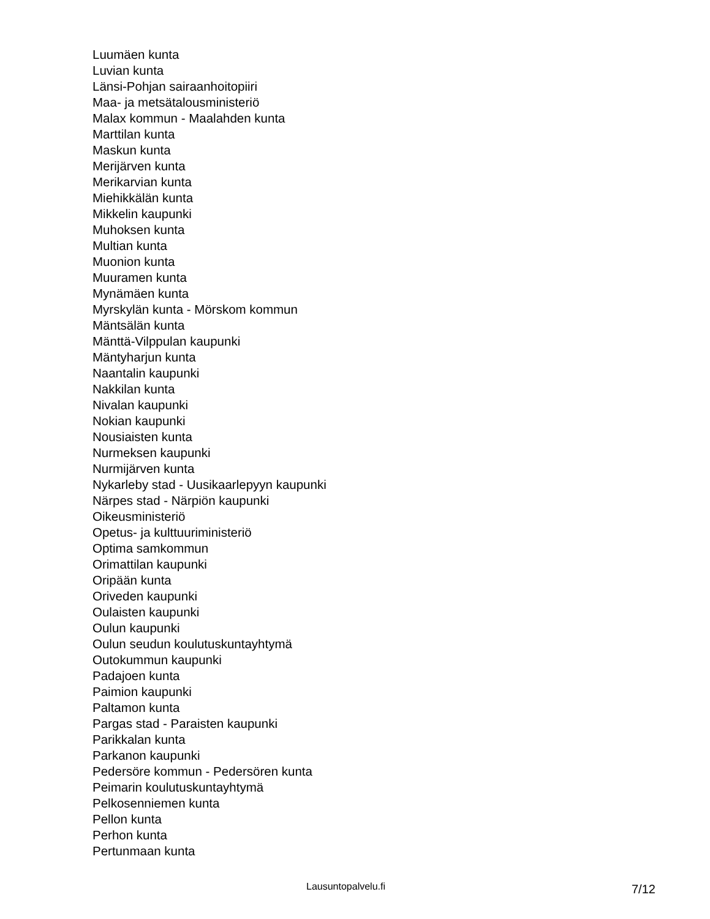Luumäen kunta
Luvian kunta
Länsi-Pohjan sairaanhoitopiiri
Maa- ja metsätalousministeriö
Malax kommun - Maalahden kunta
Marttilan kunta
Maskun kunta
Merijärven kunta
Merikarvian kunta
Miehikkälän kunta
Mikkelin kaupunki
Muhoksen kunta
Multian kunta
Muonion kunta
Muuramen kunta
Mynämäen kunta
Myrskylän kunta - Mörskom kommun
Mäntsälän kunta
Mänttä-Vilppulan kaupunki
Mäntyharjun kunta
Naantalin kaupunki
Nakkilan kunta
Nivalan kaupunki
Nokian kaupunki
Nousiaisten kunta
Nurmeksen kaupunki
Nurmijärven kunta
Nykarleby stad - Uusikaarlepyyn kaupunki
Närpes stad - Närpiön kaupunki
Oikeusministeriö
Opetus- ja kulttuuriministeriö
Optima samkommun
Orimattilan kaupunki
Oripään kunta
Oriveden kaupunki
Oulaisten kaupunki
Oulun kaupunki
Oulun seudun koulutuskuntayhtymä
Outokummun kaupunki
Padajoen kunta
Paimion kaupunki
Paltamon kunta
Pargas stad - Paraisten kaupunki
Parikkalan kunta
Parkanon kaupunki
Pedersöre kommun - Pedersören kunta
Peimarin koulutuskuntayhtymä
Pelkosenniemen kunta
Pellon kunta
Perhon kunta
Pertunmaan kunta
Lausuntopalvelu.fi 7/12